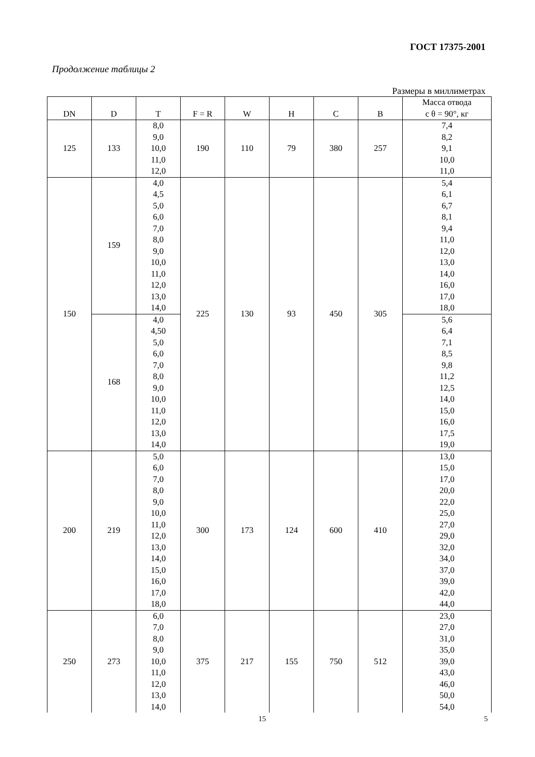ГОСТ 17375-2001
Продолжение таблицы 2
Размеры в миллиметрах
| DN | D | T | F = R | W | H | C | B | Масса отвода с θ = 90°, кг |
| --- | --- | --- | --- | --- | --- | --- | --- | --- |
| 125 | 133 | 8,0 9,0 10,0 11,0 12,0 | 190 | 110 | 79 | 380 | 257 | 7,4 8,2 9,1 10,0 11,0 |
| 150 | 159 | 4,0 4,5 5,0 6,0 7,0 8,0 9,0 10,0 11,0 12,0 13,0 14,0 | 225 | 130 | 93 | 450 | 305 | 5,4 6,1 6,7 8,1 9,4 11,0 12,0 13,0 14,0 16,0 17,0 18,0 |
| | 168 | 4,0 4,50 5,0 6,0 7,0 8,0 9,0 10,0 11,0 12,0 13,0 14,0 | | | | | | 5,6 6,4 7,1 8,5 9,8 11,2 12,5 14,0 15,0 16,0 17,5 19,0 |
| 200 | 219 | 5,0 6,0 7,0 8,0 9,0 10,0 11,0 12,0 13,0 14,0 15,0 16,0 17,0 18,0 | 300 | 173 | 124 | 600 | 410 | 13,0 15,0 17,0 20,0 22,0 25,0 27,0 29,0 32,0 34,0 37,0 39,0 42,0 44,0 |
| 250 | 273 | 6,0 7,0 8,0 9,0 10,0 11,0 12,0 13,0 14,0 | 375 | 217 | 155 | 750 | 512 | 23,0 27,0 31,0 35,0 39,0 43,0 46,0 50,0 54,0 |
15 5